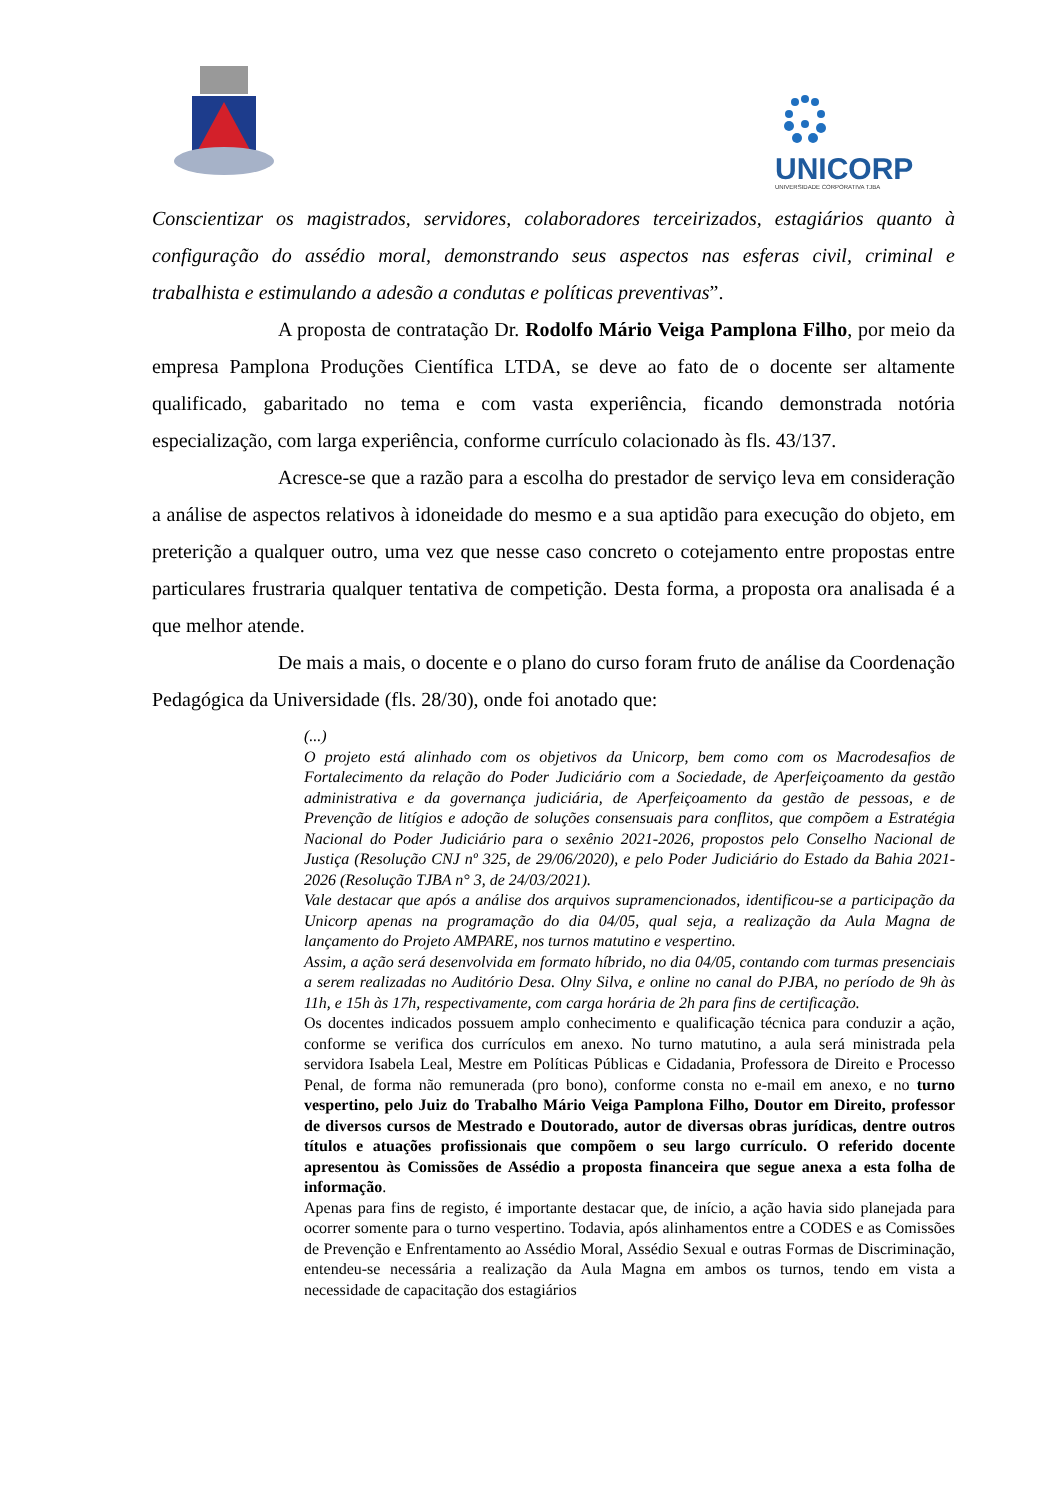UNICORP
UNIVERSIDADE CORPORATIVA TJBA
Conscientizar os magistrados, servidores, colaboradores terceirizados, estagiários quanto à configuração do assédio moral, demonstrando seus aspectos nas esferas civil, criminal e trabalhista e estimulando a adesão a condutas e políticas preventivas”.
A proposta de contratação Dr. Rodolfo Mário Veiga Pamplona Filho, por meio da empresa Pamplona Produções Científica LTDA, se deve ao fato de o docente ser altamente qualificado, gabaritado no tema e com vasta experiência, ficando demonstrada notória especialização, com larga experiência, conforme currículo colacionado às fls. 43/137.
Acresce-se que a razão para a escolha do prestador de serviço leva em consideração a análise de aspectos relativos à idoneidade do mesmo e a sua aptidão para execução do objeto, em preterição a qualquer outro, uma vez que nesse caso concreto o cotejamento entre propostas entre particulares frustraria qualquer tentativa de competição. Desta forma, a proposta ora analisada é a que melhor atende.
De mais a mais, o docente e o plano do curso foram fruto de análise da Coordenação Pedagógica da Universidade (fls. 28/30), onde foi anotado que:
(...)
O projeto está alinhado com os objetivos da Unicorp, bem como com os Macrodesafios de Fortalecimento da relação do Poder Judiciário com a Sociedade, de Aperfeiçoamento da gestão administrativa e da governança judiciária, de Aperfeiçoamento da gestão de pessoas, e de Prevenção de litígios e adoção de soluções consensuais para conflitos, que compõem a Estratégia Nacional do Poder Judiciário para o sexênio 2021-2026, propostos pelo Conselho Nacional de Justiça (Resolução CNJ nº 325, de 29/06/2020), e pelo Poder Judiciário do Estado da Bahia 2021-2026 (Resolução TJBA n° 3, de 24/03/2021).
Vale destacar que após a análise dos arquivos supramencionados, identificou-se a participação da Unicorp apenas na programação do dia 04/05, qual seja, a realização da Aula Magna de lançamento do Projeto AMPARE, nos turnos matutino e vespertino.
Assim, a ação será desenvolvida em formato híbrido, no dia 04/05, contando com turmas presenciais a serem realizadas no Auditório Desa. Olny Silva, e online no canal do PJBA, no período de 9h às 11h, e 15h às 17h, respectivamente, com carga horária de 2h para fins de certificação.
Os docentes indicados possuem amplo conhecimento e qualificação técnica para conduzir a ação, conforme se verifica dos currículos em anexo. No turno matutino, a aula será ministrada pela servidora Isabela Leal, Mestre em Políticas Públicas e Cidadania, Professora de Direito e Processo Penal, de forma não remunerada (pro bono), conforme consta no e-mail em anexo, e no turno vespertino, pelo Juiz do Trabalho Mário Veiga Pamplona Filho, Doutor em Direito, professor de diversos cursos de Mestrado e Doutorado, autor de diversas obras jurídicas, dentre outros títulos e atuações profissionais que compõem o seu largo currículo. O referido docente apresentou às Comissões de Assédio a proposta financeira que segue anexa a esta folha de informação.
Apenas para fins de registo, é importante destacar que, de início, a ação havia sido planejada para ocorrer somente para o turno vespertino. Todavia, após alinhamentos entre a CODES e as Comissões de Prevenção e Enfrentamento ao Assédio Moral, Assédio Sexual e outras Formas de Discriminação, entendeu-se necessária a realização da Aula Magna em ambos os turnos, tendo em vista a necessidade de capacitação dos estagiários